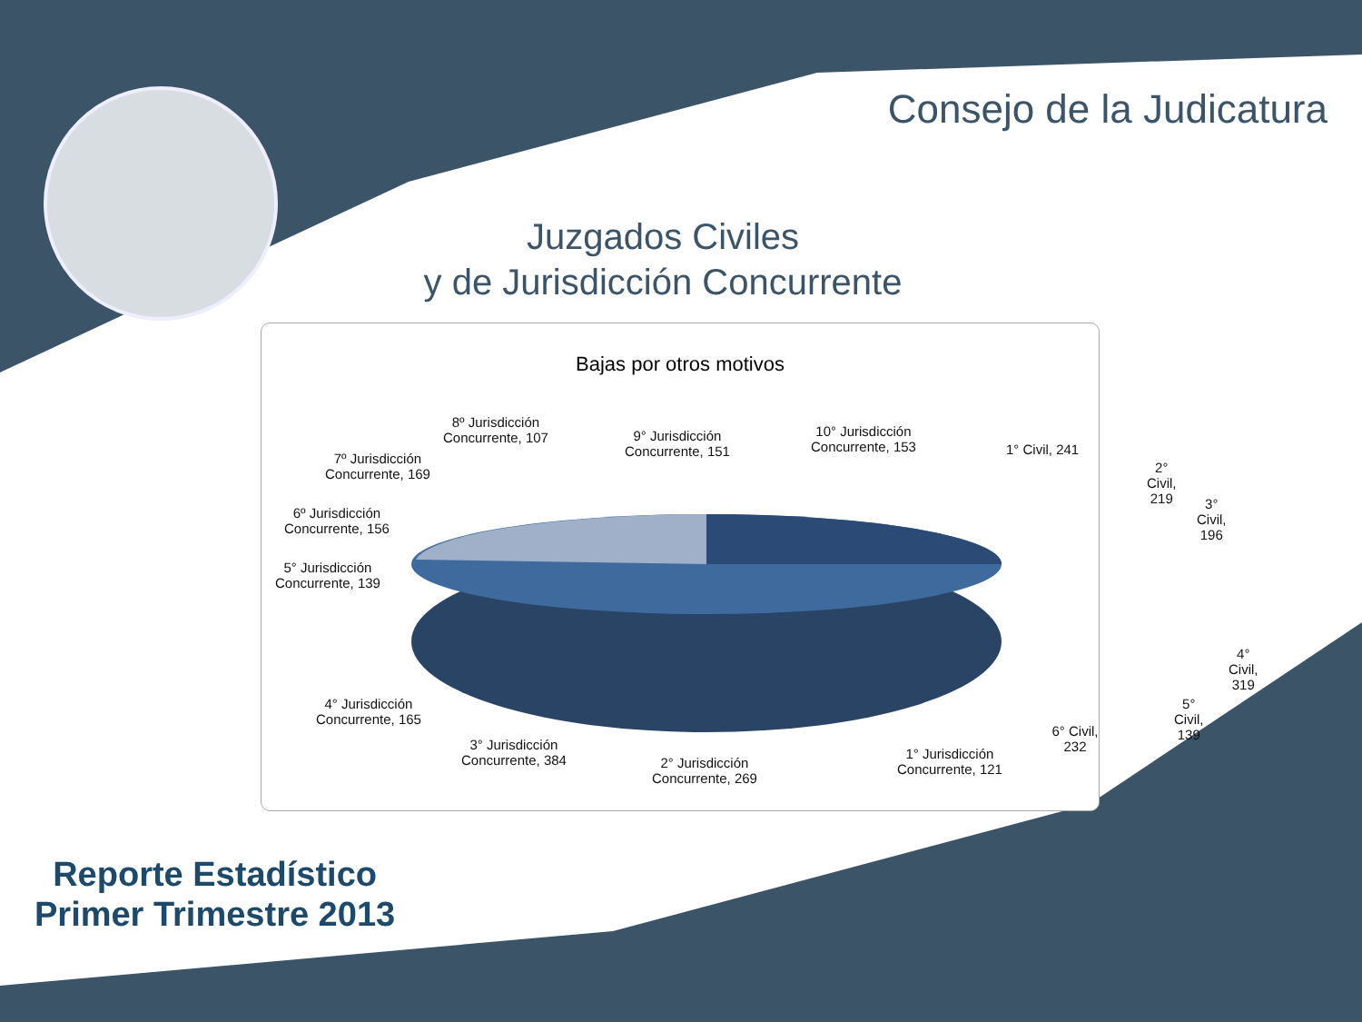Consejo de la Judicatura
Juzgados Civiles
y de Jurisdicción Concurrente
Bajas por otros motivos
8º Jurisdicción
Concurrente, 107
9° Jurisdicción
Concurrente, 151
10° Jurisdicción
Concurrente, 153
1° Civil, 241
2° Civil, 219
3° Civil, 196
7º Jurisdicción
Concurrente, 169
6º Jurisdicción
Concurrente, 156
5° Jurisdicción
Concurrente, 139
4° Civil, 319
4° Jurisdicción
Concurrente, 165
5° Civil, 139
6° Civil, 232
3° Jurisdicción
Concurrente, 384
1° Jurisdicción
Concurrente, 121
2° Jurisdicción
Concurrente, 269
Reporte Estadístico
Primer Trimestre 2013